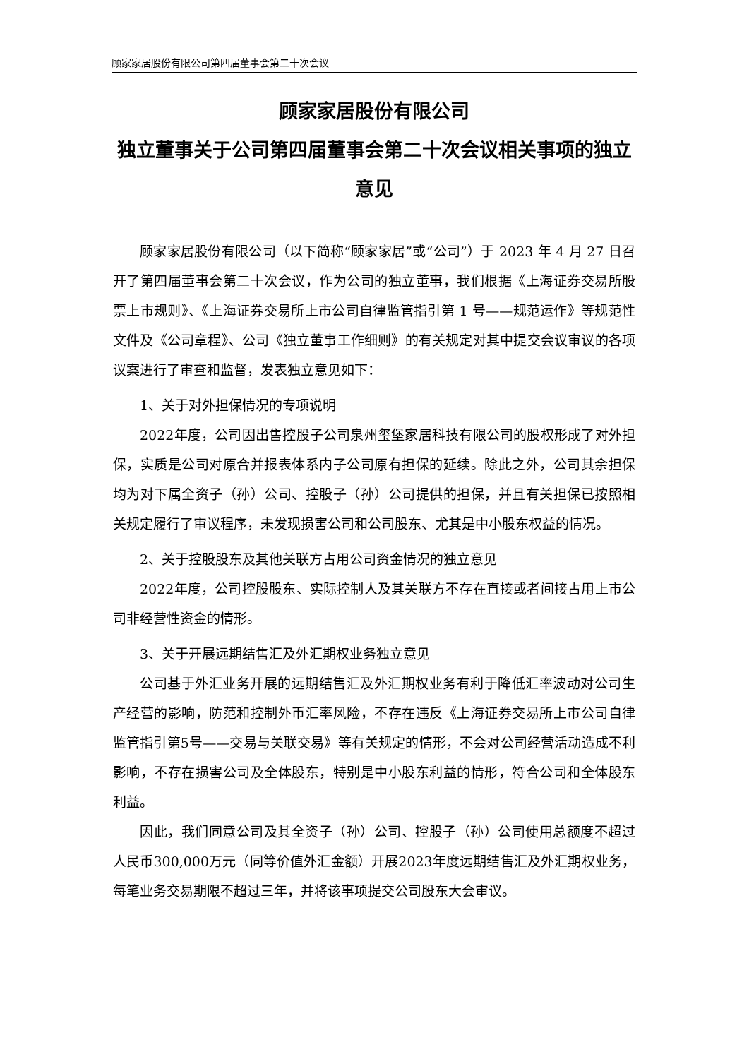顾家家居股份有限公司第四届董事会第二十次会议
顾家家居股份有限公司
独立董事关于公司第四届董事会第二十次会议相关事项的独立意见
顾家家居股份有限公司（以下简称“顾家家居”或“公司”）于 2023 年 4 月 27 日召开了第四届董事会第二十次会议，作为公司的独立董事，我们根据《上海证券交易所股票上市规则》、《上海证券交易所上市公司自律监管指引第 1 号——规范运作》等规范性文件及《公司章程》、公司《独立董事工作细则》的有关规定对其中提交会议审议的各项议案进行了审查和监督，发表独立意见如下：
1、关于对外担保情况的专项说明
2022年度，公司因出售控股子公司泉州玺堡家居科技有限公司的股权形成了对外担保，实质是公司对原合并报表体系内子公司原有担保的延续。除此之外，公司其余担保均为对下属全资子（孙）公司、控股子（孙）公司提供的担保，并且有关担保已按照相关规定履行了审议程序，未发现损害公司和公司股东、尤其是中小股东权益的情况。
2、关于控股股东及其他关联方占用公司资金情况的独立意见
2022年度，公司控股股东、实际控制人及其关联方不存在直接或者间接占用上市公司非经营性资金的情形。
3、关于开展远期结售汇及外汇期权业务独立意见
公司基于外汇业务开展的远期结售汇及外汇期权业务有利于降低汇率波动对公司生产经营的影响，防范和控制外币汇率风险，不存在违反《上海证券交易所上市公司自律监管指引第5号——交易与关联交易》等有关规定的情形，不会对公司经营活动造成不利影响，不存在损害公司及全体股东，特别是中小股东利益的情形，符合公司和全体股东利益。
因此，我们同意公司及其全资子（孙）公司、控股子（孙）公司使用总额度不超过人民币300,000万元（同等价值外汇金额）开展2023年度远期结售汇及外汇期权业务，每笔业务交易期限不超过三年，并将该事项提交公司股东大会审议。